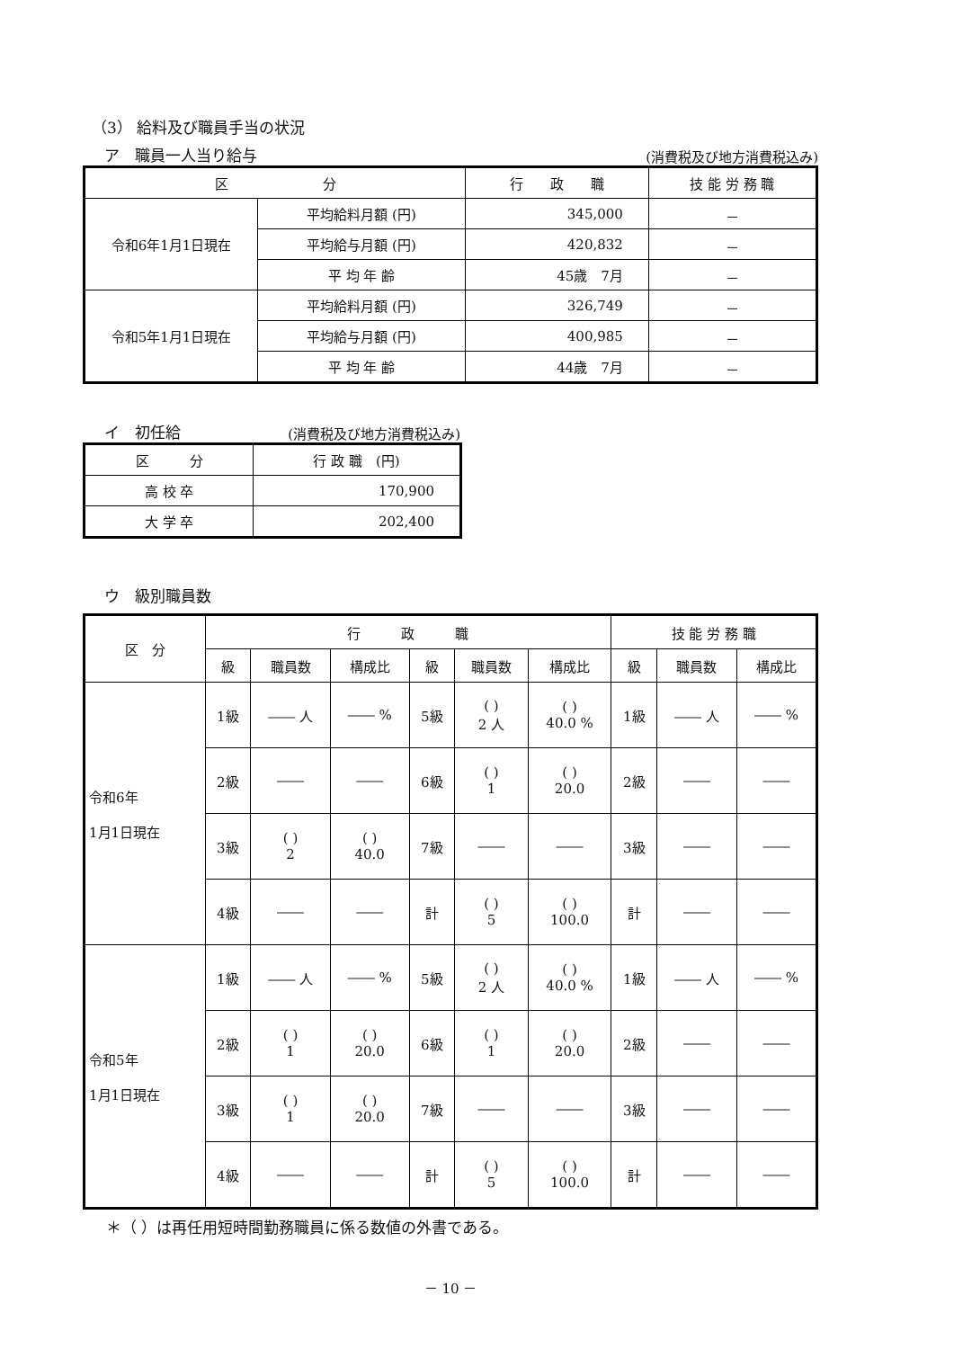（3） 給料及び職員手当の状況
ア　職員一人当り給与 (消費税及び地方消費税込み)
| 区 分 | | 行 政 職 | 技 能 労 務 職 |
| --- | --- | --- | --- |
| 令和6年1月1日現在 | 平均給料月額 (円) | 345,000 | － |
| | 平均給与月額 (円) | 420,832 | － |
| | 平 均 年 齢 | 45歳 7月 | － |
| 令和5年1月1日現在 | 平均給料月額 (円) | 326,749 | － |
| | 平均給与月額 (円) | 400,985 | － |
| | 平 均 年 齢 | 44歳 7月 | － |
イ　初任給 (消費税及び地方消費税込み)
| 区 分 | 行 政 職 (円) |
| --- | --- |
| 高 校 卒 | 170,900 |
| 大 学 卒 | 202,400 |
ウ　級別職員数
| 区 分 | 行 政 職 | | | | | | 技 能 労 務 職 | | |
| --- | --- | --- | --- | --- | --- | --- | --- | --- | --- |
| | 級 | 職員数 | 構成比 | 級 | 職員数 | 構成比 | 級 | 職員数 | 構成比 |
| 令和6年 1月1日現在 | 1級 | ―― 人 | ―― % | 5級 | ( ) 2 人 | ( ) 40.0 % | 1級 | ―― 人 | ―― % |
| | 2級 | ―― | ―― | 6級 | ( ) 1 | ( ) 20.0 | 2級 | ―― | ―― |
| | 3級 | ( ) 2 | ( ) 40.0 | 7級 | ―― | ―― | 3級 | ―― | ―― |
| | 4級 | ―― | ―― | 計 | ( ) 5 | ( ) 100.0 | 計 | ―― | ―― |
| 令和5年 1月1日現在 | 1級 | ―― 人 | ―― % | 5級 | ( ) 2 人 | ( ) 40.0 % | 1級 | ―― 人 | ―― % |
| | 2級 | ( ) 1 | ( ) 20.0 | 6級 | ( ) 1 | ( ) 20.0 | 2級 | ―― | ―― |
| | 3級 | ( ) 1 | ( ) 20.0 | 7級 | ―― | ―― | 3級 | ―― | ―― |
| | 4級 | ―― | ―― | 計 | ( ) 5 | ( ) 100.0 | 計 | ―― | ―― |
＊（ ）は再任用短時間勤務職員に係る数値の外書である。
－ 10 －